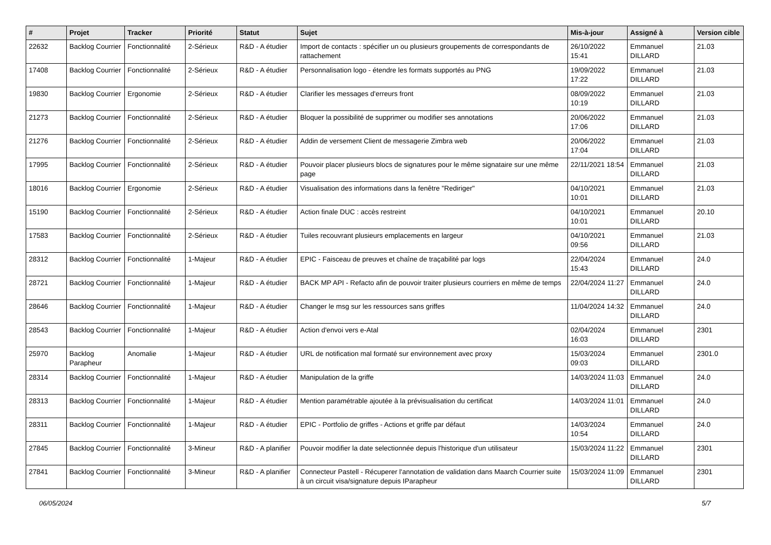| # | Projet | Tracker | Priorité | Statut | Sujet | Mis-à-jour | Assigné à | Version cible |
| --- | --- | --- | --- | --- | --- | --- | --- | --- |
| 22632 | Backlog Courrier | Fonctionnalité | 2-Sérieux | R&D - A étudier | Import de contacts : spécifier un ou plusieurs groupements de correspondants de rattachement | 26/10/2022 15:41 | Emmanuel DILLARD | 21.03 |
| 17408 | Backlog Courrier | Fonctionnalité | 2-Sérieux | R&D - A étudier | Personnalisation logo - étendre les formats supportés au PNG | 19/09/2022 17:22 | Emmanuel DILLARD | 21.03 |
| 19830 | Backlog Courrier | Ergonomie | 2-Sérieux | R&D - A étudier | Clarifier les messages d'erreurs front | 08/09/2022 10:19 | Emmanuel DILLARD | 21.03 |
| 21273 | Backlog Courrier | Fonctionnalité | 2-Sérieux | R&D - A étudier | Bloquer la possibilité de supprimer ou modifier ses annotations | 20/06/2022 17:06 | Emmanuel DILLARD | 21.03 |
| 21276 | Backlog Courrier | Fonctionnalité | 2-Sérieux | R&D - A étudier | Addin de versement Client de messagerie Zimbra web | 20/06/2022 17:04 | Emmanuel DILLARD | 21.03 |
| 17995 | Backlog Courrier | Fonctionnalité | 2-Sérieux | R&D - A étudier | Pouvoir placer plusieurs blocs de signatures pour le même signataire sur une même page | 22/11/2021 18:54 | Emmanuel DILLARD | 21.03 |
| 18016 | Backlog Courrier | Ergonomie | 2-Sérieux | R&D - A étudier | Visualisation des informations dans la fenêtre "Rediriger" | 04/10/2021 10:01 | Emmanuel DILLARD | 21.03 |
| 15190 | Backlog Courrier | Fonctionnalité | 2-Sérieux | R&D - A étudier | Action finale DUC : accès restreint | 04/10/2021 10:01 | Emmanuel DILLARD | 20.10 |
| 17583 | Backlog Courrier | Fonctionnalité | 2-Sérieux | R&D - A étudier | Tuiles recouvrant plusieurs emplacements en largeur | 04/10/2021 09:56 | Emmanuel DILLARD | 21.03 |
| 28312 | Backlog Courrier | Fonctionnalité | 1-Majeur | R&D - A étudier | EPIC - Faisceau de preuves et chaîne de traçabilité par logs | 22/04/2024 15:43 | Emmanuel DILLARD | 24.0 |
| 28721 | Backlog Courrier | Fonctionnalité | 1-Majeur | R&D - A étudier | BACK MP API - Refacto afin de pouvoir traiter plusieurs courriers en même de temps | 22/04/2024 11:27 | Emmanuel DILLARD | 24.0 |
| 28646 | Backlog Courrier | Fonctionnalité | 1-Majeur | R&D - A étudier | Changer le msg sur les ressources sans griffes | 11/04/2024 14:32 | Emmanuel DILLARD | 24.0 |
| 28543 | Backlog Courrier | Fonctionnalité | 1-Majeur | R&D - A étudier | Action d'envoi vers e-Atal | 02/04/2024 16:03 | Emmanuel DILLARD | 2301 |
| 25970 | Backlog Parapheur | Anomalie | 1-Majeur | R&D - A étudier | URL de notification mal formaté sur environnement avec proxy | 15/03/2024 09:03 | Emmanuel DILLARD | 2301.0 |
| 28314 | Backlog Courrier | Fonctionnalité | 1-Majeur | R&D - A étudier | Manipulation de la griffe | 14/03/2024 11:03 | Emmanuel DILLARD | 24.0 |
| 28313 | Backlog Courrier | Fonctionnalité | 1-Majeur | R&D - A étudier | Mention paramétrable ajoutée à la prévisualisation du certificat | 14/03/2024 11:01 | Emmanuel DILLARD | 24.0 |
| 28311 | Backlog Courrier | Fonctionnalité | 1-Majeur | R&D - A étudier | EPIC - Portfolio de griffes - Actions et griffe par défaut | 14/03/2024 10:54 | Emmanuel DILLARD | 24.0 |
| 27845 | Backlog Courrier | Fonctionnalité | 3-Mineur | R&D - A planifier | Pouvoir modifier la date selectionnée depuis l'historique d'un utilisateur | 15/03/2024 11:22 | Emmanuel DILLARD | 2301 |
| 27841 | Backlog Courrier | Fonctionnalité | 3-Mineur | R&D - A planifier | Connecteur Pastell - Récuperer l'annotation de validation dans Maarch Courrier suite à un circuit visa/signature depuis IParapheur | 15/03/2024 11:09 | Emmanuel DILLARD | 2301 |
06/05/2024 5/7